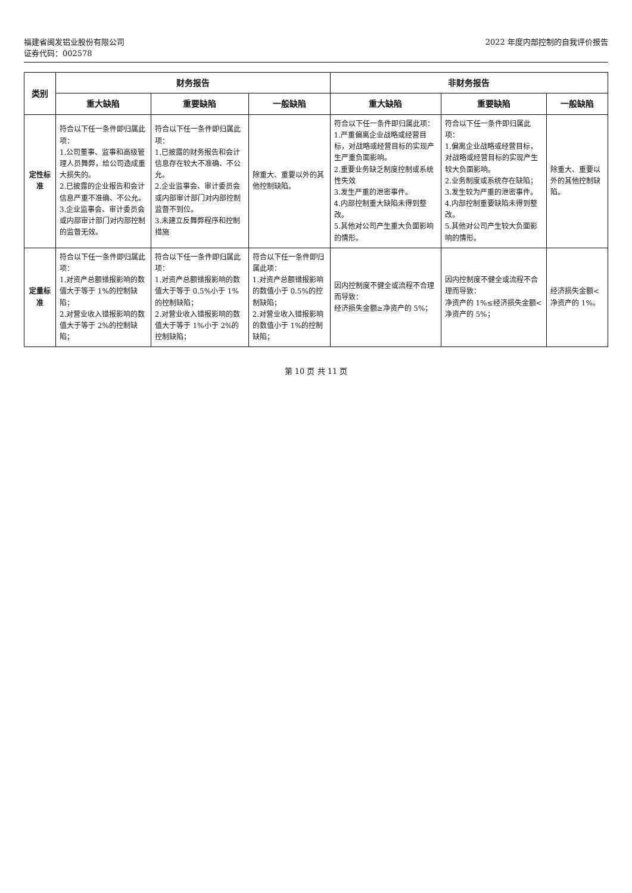福建省闽发铝业股份有限公司
证券代码：002578
2022 年度内部控制的自我评价报告
| 类别 | 财务报告 | | | 非财务报告 | | |
| --- | --- | --- | --- | --- | --- | --- |
| | 重大缺陷 | 重要缺陷 | 一般缺陷 | 重大缺陷 | 重要缺陷 | 一般缺陷 |
| 定性标准 | 符合以下任一条件即归属此项： 1.公司董事、监事和高级管理人员舞弊，给公司造成重大损失的。 2.已披露的企业报告和会计信息严重不准确、不公允。 3.企业监事会、审计委员会或内部审计部门对内部控制的监督无效。 | 符合以下任一条件即归属此项： 1.已披露的财务报告和会计信息存在较大不准确、不公允。 2.企业监事会、审计委员会或内部审计部门对内部控制监督不到位。 3.未建立反舞弊程序和控制措施 | 除重大、重要以外的其他控制缺陷。 | 符合以下任一条件即归属此项： 1.严重偏离企业战略或经营目标，对战略或经营目标的实现产生严重负面影响。 2.重要业务缺乏制度控制或系统性失效 3.发生严重的泄密事件。 4.内部控制重大缺陷未得到整改。 5.其他对公司产生重大负面影响的情形。 | 符合以下任一条件即归属此项： 1.偏离企业战略或经营目标，对战略或经营目标的实现产生较大负面影响。 2.业务制度或系统存在缺陷； 3.发生较为严重的泄密事件。 4.内部控制重要缺陷未得到整改。 5.其他对公司产生较大负面影响的情形。 | 除重大、重要以外的其他控制缺陷。 |
| 定量标准 | 符合以下任一条件即归属此项： 1.对资产总额错报影响的数值大于等于 1%的控制缺陷； 2.对营业收入错报影响的数值大于等于 2%的控制缺陷； | 符合以下任一条件即归属此项： 1.对资产总额错报影响的数值大于等于 0.5%小于 1%的控制缺陷； 2.对营业收入错报影响的数值大于等于 1%小于 2%的控制缺陷； | 符合以下任一条件即归属此项： 1.对资产总额错报影响的数值小于 0.5%的控制缺陷； 2.对营业收入错报影响的数值小于 1%的控制缺陷； | 因内控制度不健全或流程不合理而导致： 经济损失金额≥净资产的 5%； | 因内控制度不健全或流程不合理而导致： 净资产的 1%≤经济损失金额<净资产的 5%； | 经济损失金额<净资产的 1%。 |
第 10 页 共 11 页